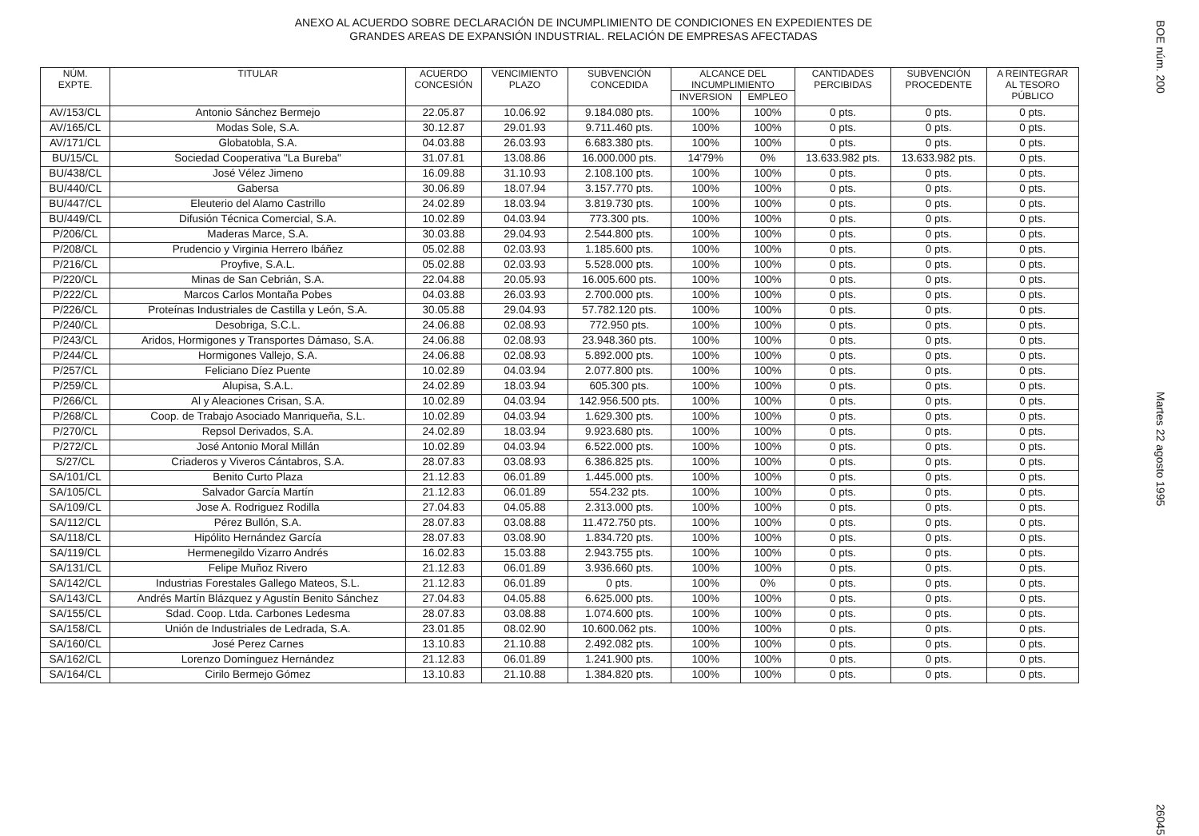ANEXO AL ACUERDO SOBRE DECLARACIÓN DE INCUMPLIMIENTO DE CONDICIONES EN EXPEDIENTES DE
GRANDES AREAS DE EXPANSIÓN INDUSTRIAL. RELACIÓN DE EMPRESAS AFECTADAS
| NÚM. EXPTE. | TITULAR | ACUERDO CONCESIÓN | VENCIMIENTO PLAZO | SUBVENCIÓN CONCEDIDA | ALCANCE DEL INCUMPLIMIENTO | | CANTIDADES PERCIBIDAS | SUBVENCIÓN PROCEDENTE | A REINTEGRAR AL TESORO PÚBLICO |
| --- | --- | --- | --- | --- | --- | --- | --- | --- | --- |
| | | | | | INVERSION | EMPLEO | | | |
| AV/153/CL | Antonio Sánchez Bermejo | 22.05.87 | 10.06.92 | 9.184.080 pts. | 100% | 100% | 0 pts. | 0 pts. | 0 pts. |
| AV/165/CL | Modas Sole, S.A. | 30.12.87 | 29.01.93 | 9.711.460 pts. | 100% | 100% | 0 pts. | 0 pts. | 0 pts. |
| AV/171/CL | Globatobla, S.A. | 04.03.88 | 26.03.93 | 6.683.380 pts. | 100% | 100% | 0 pts. | 0 pts. | 0 pts. |
| BU/15/CL | Sociedad Cooperativa "La Bureba" | 31.07.81 | 13.08.86 | 16.000.000 pts. | 14'79% | 0% | 13.633.982 pts. | 13.633.982 pts. | 0 pts. |
| BU/438/CL | José Vélez Jimeno | 16.09.88 | 31.10.93 | 2.108.100 pts. | 100% | 100% | 0 pts. | 0 pts. | 0 pts. |
| BU/440/CL | Gabersa | 30.06.89 | 18.07.94 | 3.157.770 pts. | 100% | 100% | 0 pts. | 0 pts. | 0 pts. |
| BU/447/CL | Eleuterio del Alamo Castrillo | 24.02.89 | 18.03.94 | 3.819.730 pts. | 100% | 100% | 0 pts. | 0 pts. | 0 pts. |
| BU/449/CL | Difusión Técnica Comercial, S.A. | 10.02.89 | 04.03.94 | 773.300 pts. | 100% | 100% | 0 pts. | 0 pts. | 0 pts. |
| P/206/CL | Maderas Marce, S.A. | 30.03.88 | 29.04.93 | 2.544.800 pts. | 100% | 100% | 0 pts. | 0 pts. | 0 pts. |
| P/208/CL | Prudencio y Virginia Herrero Ibáñez | 05.02.88 | 02.03.93 | 1.185.600 pts. | 100% | 100% | 0 pts. | 0 pts. | 0 pts. |
| P/216/CL | Proyfive, S.A.L. | 05.02.88 | 02.03.93 | 5.528.000 pts. | 100% | 100% | 0 pts. | 0 pts. | 0 pts. |
| P/220/CL | Minas de San Cebrián, S.A. | 22.04.88 | 20.05.93 | 16.005.600 pts. | 100% | 100% | 0 pts. | 0 pts. | 0 pts. |
| P/222/CL | Marcos Carlos Montaña Pobes | 04.03.88 | 26.03.93 | 2.700.000 pts. | 100% | 100% | 0 pts. | 0 pts. | 0 pts. |
| P/226/CL | Proteínas Industriales de Castilla y León, S.A. | 30.05.88 | 29.04.93 | 57.782.120 pts. | 100% | 100% | 0 pts. | 0 pts. | 0 pts. |
| P/240/CL | Desobriga, S.C.L. | 24.06.88 | 02.08.93 | 772.950 pts. | 100% | 100% | 0 pts. | 0 pts. | 0 pts. |
| P/243/CL | Aridos, Hormigones y Transportes Dámaso, S.A. | 24.06.88 | 02.08.93 | 23.948.360 pts. | 100% | 100% | 0 pts. | 0 pts. | 0 pts. |
| P/244/CL | Hormigones Vallejo, S.A. | 24.06.88 | 02.08.93 | 5.892.000 pts. | 100% | 100% | 0 pts. | 0 pts. | 0 pts. |
| P/257/CL | Feliciano Díez Puente | 10.02.89 | 04.03.94 | 2.077.800 pts. | 100% | 100% | 0 pts. | 0 pts. | 0 pts. |
| P/259/CL | Alupisa, S.A.L. | 24.02.89 | 18.03.94 | 605.300 pts. | 100% | 100% | 0 pts. | 0 pts. | 0 pts. |
| P/266/CL | Al y Aleaciones Crisan, S.A. | 10.02.89 | 04.03.94 | 142.956.500 pts. | 100% | 100% | 0 pts. | 0 pts. | 0 pts. |
| P/268/CL | Coop. de Trabajo Asociado Manriqueña, S.L. | 10.02.89 | 04.03.94 | 1.629.300 pts. | 100% | 100% | 0 pts. | 0 pts. | 0 pts. |
| P/270/CL | Repsol Derivados, S.A. | 24.02.89 | 18.03.94 | 9.923.680 pts. | 100% | 100% | 0 pts. | 0 pts. | 0 pts. |
| P/272/CL | José Antonio Moral Millán | 10.02.89 | 04.03.94 | 6.522.000 pts. | 100% | 100% | 0 pts. | 0 pts. | 0 pts. |
| S/27/CL | Criaderos y Viveros Cántabros, S.A. | 28.07.83 | 03.08.93 | 6.386.825 pts. | 100% | 100% | 0 pts. | 0 pts. | 0 pts. |
| SA/101/CL | Benito Curto Plaza | 21.12.83 | 06.01.89 | 1.445.000 pts. | 100% | 100% | 0 pts. | 0 pts. | 0 pts. |
| SA/105/CL | Salvador García Martín | 21.12.83 | 06.01.89 | 554.232 pts. | 100% | 100% | 0 pts. | 0 pts. | 0 pts. |
| SA/109/CL | Jose A. Rodriguez Rodilla | 27.04.83 | 04.05.88 | 2.313.000 pts. | 100% | 100% | 0 pts. | 0 pts. | 0 pts. |
| SA/112/CL | Pérez Bullón, S.A. | 28.07.83 | 03.08.88 | 11.472.750 pts. | 100% | 100% | 0 pts. | 0 pts. | 0 pts. |
| SA/118/CL | Hipólito Hernández García | 28.07.83 | 03.08.90 | 1.834.720 pts. | 100% | 100% | 0 pts. | 0 pts. | 0 pts. |
| SA/119/CL | Hermenegildo Vizarro Andrés | 16.02.83 | 15.03.88 | 2.943.755 pts. | 100% | 100% | 0 pts. | 0 pts. | 0 pts. |
| SA/131/CL | Felipe Muñoz Rivero | 21.12.83 | 06.01.89 | 3.936.660 pts. | 100% | 100% | 0 pts. | 0 pts. | 0 pts. |
| SA/142/CL | Industrias Forestales Gallego Mateos, S.L. | 21.12.83 | 06.01.89 | 0 pts. | 100% | 0% | 0 pts. | 0 pts. | 0 pts. |
| SA/143/CL | Andrés Martín Blázquez y Agustín Benito Sánchez | 27.04.83 | 04.05.88 | 6.625.000 pts. | 100% | 100% | 0 pts. | 0 pts. | 0 pts. |
| SA/155/CL | Sdad. Coop. Ltda. Carbones Ledesma | 28.07.83 | 03.08.88 | 1.074.600 pts. | 100% | 100% | 0 pts. | 0 pts. | 0 pts. |
| SA/158/CL | Unión de Industriales de Ledrada, S.A. | 23.01.85 | 08.02.90 | 10.600.062 pts. | 100% | 100% | 0 pts. | 0 pts. | 0 pts. |
| SA/160/CL | José Perez Carnes | 13.10.83 | 21.10.88 | 2.492.082 pts. | 100% | 100% | 0 pts. | 0 pts. | 0 pts. |
| SA/162/CL | Lorenzo Domínguez Hernández | 21.12.83 | 06.01.89 | 1.241.900 pts. | 100% | 100% | 0 pts. | 0 pts. | 0 pts. |
| SA/164/CL | Cirilo Bermejo Gómez | 13.10.83 | 21.10.88 | 1.384.820 pts. | 100% | 100% | 0 pts. | 0 pts. | 0 pts. |
BOE núm. 200 Martes 22 agosto 1995 26045